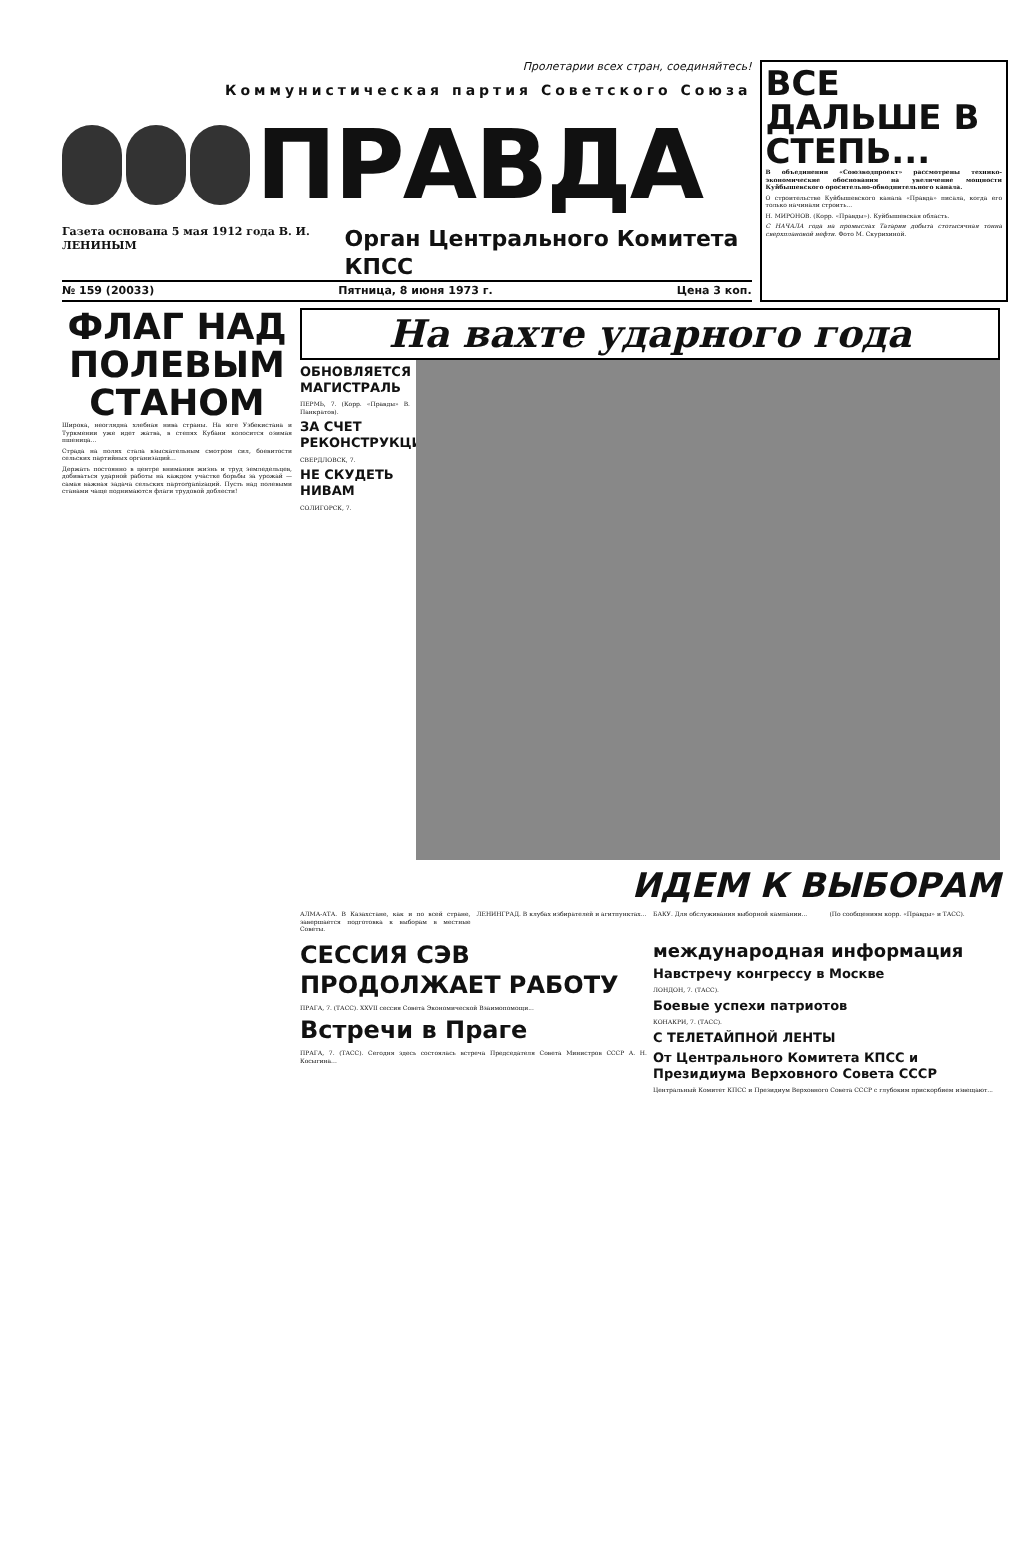Пролетарии всех стран, соединяйтесь!
Коммунистическая партия Советского Союза
ПРАВДА
Газета основана 5 мая 1912 года В. И. ЛЕНИНЫМ
Орган Центрального Комитета КПСС
№ 159 (20033) Пятница, 8 июня 1973 г. Цена 3 коп.
ВСЕ ДАЛЬШЕ В СТЕПЬ...
В объединении «Союзводпроект» рассмотрены технико-экономические обоснования на увеличение мощности Куйбышевского оросительно-обводнительного канала.
О строительстве Куйбышевского канала «Правда» писала, когда его только начинали строить...
Н. МИРОНОВ. (Корр. «Правды»). Куйбышевская область.
С НАЧАЛА года на промыслах Татарии добыта стотысячная тонна сверхплановой нефти. Фото М. Скурихиной.
ФЛАГ НАД ПОЛЕВЫМ СТАНОМ
Широка, неоглядна хлебная нива страны. На юге Узбекистана и Туркмении уже идет жатва, в степях Кубани колосится озимая пшеница...
Страда на полях стала взыскательным смотром сил, боевитости сельских партийных организаций...
Держать постоянно в центре внимания жизнь и труд земледельцев, добиваться ударной работы на каждом участке борьбы за урожай — самая важная задача сельских партorganizаций. Пусть над полевыми станами чаще поднимаются флаги трудовой доблести!
На вахте ударного года
ОБНОВЛЯЕТСЯ МАГИСТРАЛЬ
ПЕРМЬ, 7. (Корр. «Правды» В. Панкратов).
ЗА СЧЕТ РЕКОНСТРУКЦИИ
СВЕРДЛОВСК, 7.
НЕ СКУДЕТЬ НИВАМ
СОЛИГОРСК, 7.
ИДЕМ К ВЫБОРАМ
АЛМА-АТА. В Казахстане, как и по всей стране, завершается подготовка к выборам в местные Советы.
ЛЕНИНГРАД. В клубах избирателей и агитпунктах...
БАКУ. Для обслуживания выборной кампании...
(По сообщениям корр. «Правды» и ТАСС).
СЕССИЯ СЭВ ПРОДОЛЖАЕТ РАБОТУ
ПРАГА, 7. (ТАСС). XXVII сессия Совета Экономической Взаимопомощи...
Встречи в Праге
ПРАГА, 7. (ТАСС). Сегодня здесь состоялась встреча Председателя Совета Министров СССР А. Н. Косыгина...
международная информация
Навстречу конгрессу в Москве
ЛОНДОН, 7. (ТАСС).
Боевые успехи патриотов
КОНАКРИ, 7. (ТАСС).
С ТЕЛЕТАЙПНОЙ ЛЕНТЫ
От Центрального Комитета КПСС и Президиума Верховного Совета СССР
Центральный Комитет КПСС и Президиум Верховного Совета СССР с глубоким прискорбием извещают...